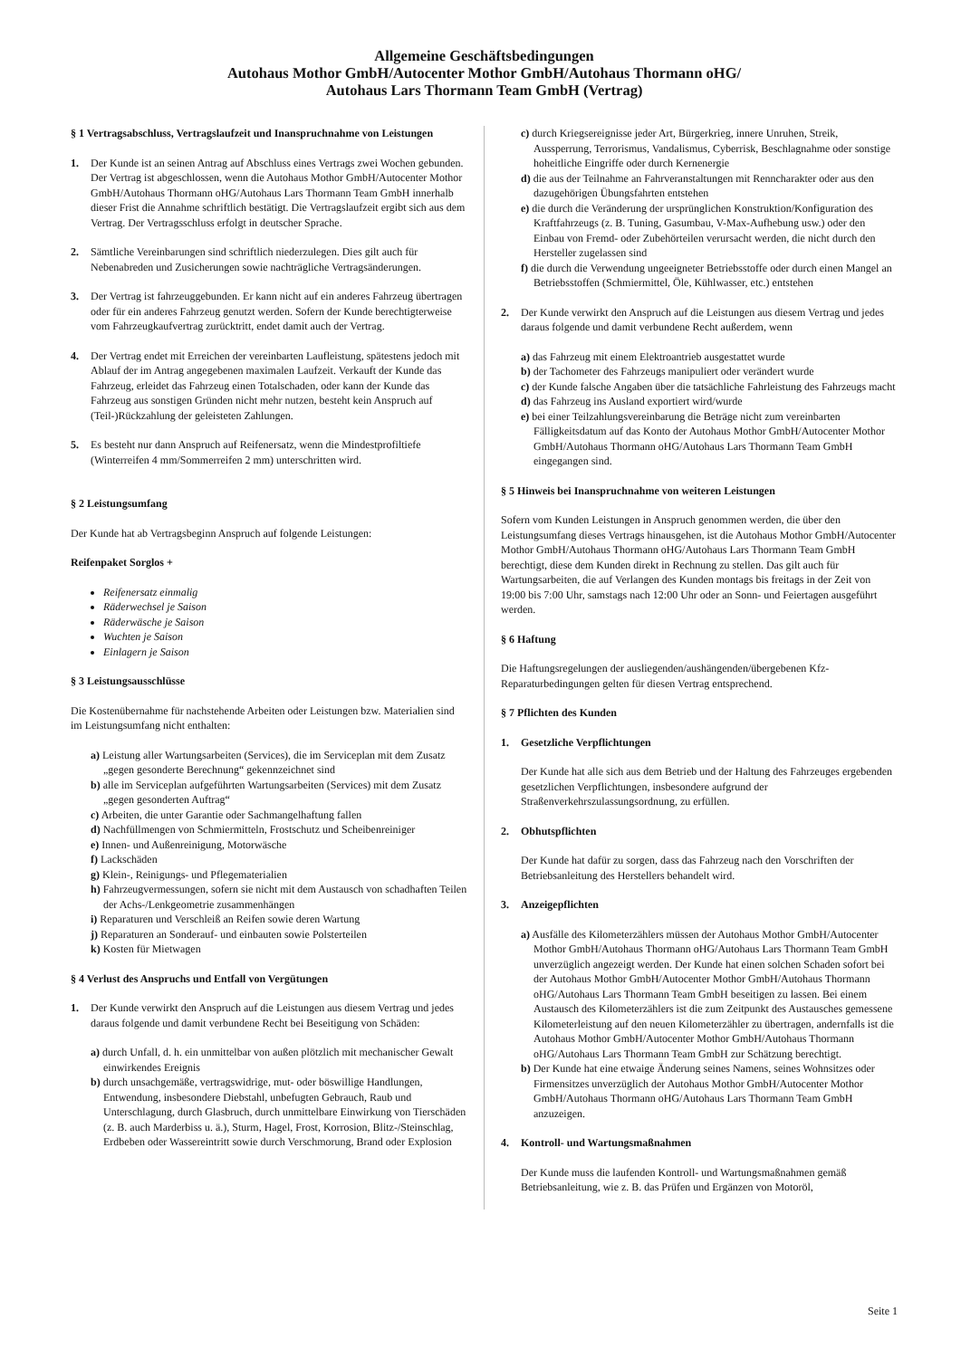Allgemeine Geschäftsbedingungen
Autohaus Mothor GmbH/Autocenter Mothor GmbH/Autohaus Thormann oHG/
Autohaus Lars Thormann Team GmbH (Vertrag)
§ 1 Vertragsabschluss, Vertragslaufzeit und Inanspruchnahme von Leistungen
1. Der Kunde ist an seinen Antrag auf Abschluss eines Vertrags zwei Wochen gebunden. Der Vertrag ist abgeschlossen, wenn die Autohaus Mothor GmbH/Autocenter Mothor GmbH/Autohaus Thormann oHG/Autohaus Lars Thormann Team GmbH innerhalb dieser Frist die Annahme schriftlich bestätigt. Die Vertragslaufzeit ergibt sich aus dem Vertrag. Der Vertragsschluss erfolgt in deutscher Sprache.
2. Sämtliche Vereinbarungen sind schriftlich niederzulegen. Dies gilt auch für Nebenabreden und Zusicherungen sowie nachträgliche Vertragsänderungen.
3. Der Vertrag ist fahrzeuggebunden. Er kann nicht auf ein anderes Fahrzeug übertragen oder für ein anderes Fahrzeug genutzt werden. Sofern der Kunde berechtigterweise vom Fahrzeugkaufvertrag zurücktritt, endet damit auch der Vertrag.
4. Der Vertrag endet mit Erreichen der vereinbarten Laufleistung, spätestens jedoch mit Ablauf der im Antrag angegebenen maximalen Laufzeit. Verkauft der Kunde das Fahrzeug, erleidet das Fahrzeug einen Totalschaden, oder kann der Kunde das Fahrzeug aus sonstigen Gründen nicht mehr nutzen, besteht kein Anspruch auf (Teil-)Rückzahlung der geleisteten Zahlungen.
5. Es besteht nur dann Anspruch auf Reifenersatz, wenn die Mindestprofiltiefe (Winterreifen 4 mm/Sommerreifen 2 mm) unterschritten wird.
§ 2 Leistungsumfang
Der Kunde hat ab Vertragsbeginn Anspruch auf folgende Leistungen:
Reifenpaket Sorglos +
Reifenersatz einmalig
Räderwechsel je Saison
Räderwäsche je Saison
Wuchten je Saison
Einlagern je Saison
§ 3 Leistungsausschlüsse
Die Kostenübernahme für nachstehende Arbeiten oder Leistungen bzw. Materialien sind im Leistungsumfang nicht enthalten:
a) Leistung aller Wartungsarbeiten (Services), die im Serviceplan mit dem Zusatz „gegen gesonderte Berechnung“ gekennzeichnet sind
b) alle im Serviceplan aufgeführten Wartungsarbeiten (Services) mit dem Zusatz „gegen gesonderten Auftrag“
c) Arbeiten, die unter Garantie oder Sachmangelhaftung fallen
d) Nachfüllmengen von Schmiermitteln, Frostschutz und Scheibenreiniger
e) Innen- und Außenreinigung, Motorwäsche
f) Lackschäden
g) Klein-, Reinigungs- und Pflegematerialien
h) Fahrzeugvermessungen, sofern sie nicht mit dem Austausch von schadhaften Teilen der Achs-/Lenkgeometrie zusammenhängen
i) Reparaturen und Verschleiß an Reifen sowie deren Wartung
j) Reparaturen an Sonderauf- und einbauten sowie Polsterteilen
k) Kosten für Mietwagen
§ 4 Verlust des Anspruchs und Entfall von Vergütungen
1. Der Kunde verwirkt den Anspruch auf die Leistungen aus diesem Vertrag und jedes daraus folgende und damit verbundene Recht bei Beseitigung von Schäden:
a) durch Unfall, d. h. ein unmittelbar von außen plötzlich mit mechanischer Gewalt einwirkendes Ereignis
b) durch unsachgemäße, vertragswidrige, mut- oder böswillige Handlungen, Entwendung, insbesondere Diebstahl, unbefugten Gebrauch, Raub und Unterschlagung, durch Glasbruch, durch unmittelbare Einwirkung von Tierschäden (z. B. auch Marderbiss u. ä.), Sturm, Hagel, Frost, Korrosion, Blitz-/Steinschlag, Erdbeben oder Wassereintritt sowie durch Verschmorung, Brand oder Explosion
c) durch Kriegsereignisse jeder Art, Bürgerkrieg, innere Unruhen, Streik, Aussperrung, Terrorismus, Vandalismus, Cyberrisk, Beschlagnahme oder sonstige hoheitliche Eingriffe oder durch Kernenergie
d) die aus der Teilnahme an Fahrveranstaltungen mit Renncharakter oder aus den dazugehörigen Übungsfahrten entstehen
e) die durch die Veränderung der ursprünglichen Konstruktion/Konfiguration des Kraftfahrzeugs (z. B. Tuning, Gasumbau, V-Max-Aufhebung usw.) oder den Einbau von Fremd- oder Zubehörteilen verursacht werden, die nicht durch den Hersteller zugelassen sind
f) die durch die Verwendung ungeeigneter Betriebsstoffe oder durch einen Mangel an Betriebsstoffen (Schmiermittel, Öle, Kühlwasser, etc.) entstehen
2. Der Kunde verwirkt den Anspruch auf die Leistungen aus diesem Vertrag und jedes daraus folgende und damit verbundene Recht außerdem, wenn
a) das Fahrzeug mit einem Elektroantrieb ausgestattet wurde
b) der Tachometer des Fahrzeugs manipuliert oder verändert wurde
c) der Kunde falsche Angaben über die tatsächliche Fahrleistung des Fahrzeugs macht
d) das Fahrzeug ins Ausland exportiert wird/wurde
e) bei einer Teilzahlungsvereinbarung die Beträge nicht zum vereinbarten Fälligkeitsdatum auf das Konto der Autohaus Mothor GmbH/Autocenter Mothor GmbH/Autohaus Thormann oHG/Autohaus Lars Thormann Team GmbH eingegangen sind.
§ 5 Hinweis bei Inanspruchnahme von weiteren Leistungen
Sofern vom Kunden Leistungen in Anspruch genommen werden, die über den Leistungsumfang dieses Vertrags hinausgehen, ist die Autohaus Mothor GmbH/Autocenter Mothor GmbH/Autohaus Thormann oHG/Autohaus Lars Thormann Team GmbH berechtigt, diese dem Kunden direkt in Rechnung zu stellen. Das gilt auch für Wartungsarbeiten, die auf Verlangen des Kunden montags bis freitags in der Zeit von 19:00 bis 7:00 Uhr, samstags nach 12:00 Uhr oder an Sonn- und Feiertagen ausgeführt werden.
§ 6 Haftung
Die Haftungsregelungen der ausliegenden/aushängenden/übergebenen Kfz-Reparaturbedingungen gelten für diesen Vertrag entsprechend.
§ 7 Pflichten des Kunden
1. Gesetzliche Verpflichtungen
Der Kunde hat alle sich aus dem Betrieb und der Haltung des Fahrzeuges ergebenden gesetzlichen Verpflichtungen, insbesondere aufgrund der Straßenverkehrszulassungsordnung, zu erfüllen.
2. Obhutspflichten
Der Kunde hat dafür zu sorgen, dass das Fahrzeug nach den Vorschriften der Betriebsanleitung des Herstellers behandelt wird.
3. Anzeigepflichten
a) Ausfälle des Kilometerzählers müssen der Autohaus Mothor GmbH/Autocenter Mothor GmbH/Autohaus Thormann oHG/Autohaus Lars Thormann Team GmbH unverzüglich angezeigt werden. Der Kunde hat einen solchen Schaden sofort bei der Autohaus Mothor GmbH/Autocenter Mothor GmbH/Autohaus Thormann oHG/Autohaus Lars Thormann Team GmbH beseitigen zu lassen. Bei einem Austausch des Kilometerzählers ist die zum Zeitpunkt des Austausches gemessene Kilometerleistung auf den neuen Kilometerzähler zu übertragen, andernfalls ist die Autohaus Mothor GmbH/Autocenter Mothor GmbH/Autohaus Thormann oHG/Autohaus Lars Thormann Team GmbH zur Schätzung berechtigt.
b) Der Kunde hat eine etwaige Änderung seines Namens, seines Wohnsitzes oder Firmensitzes unverzüglich der Autohaus Mothor GmbH/Autocenter Mothor GmbH/Autohaus Thormann oHG/Autohaus Lars Thormann Team GmbH anzuzeigen.
4. Kontroll- und Wartungsmaßnahmen
Der Kunde muss die laufenden Kontroll- und Wartungsmaßnahmen gemäß Betriebsanleitung, wie z. B. das Prüfen und Ergänzen von Motoröl,
Seite 1